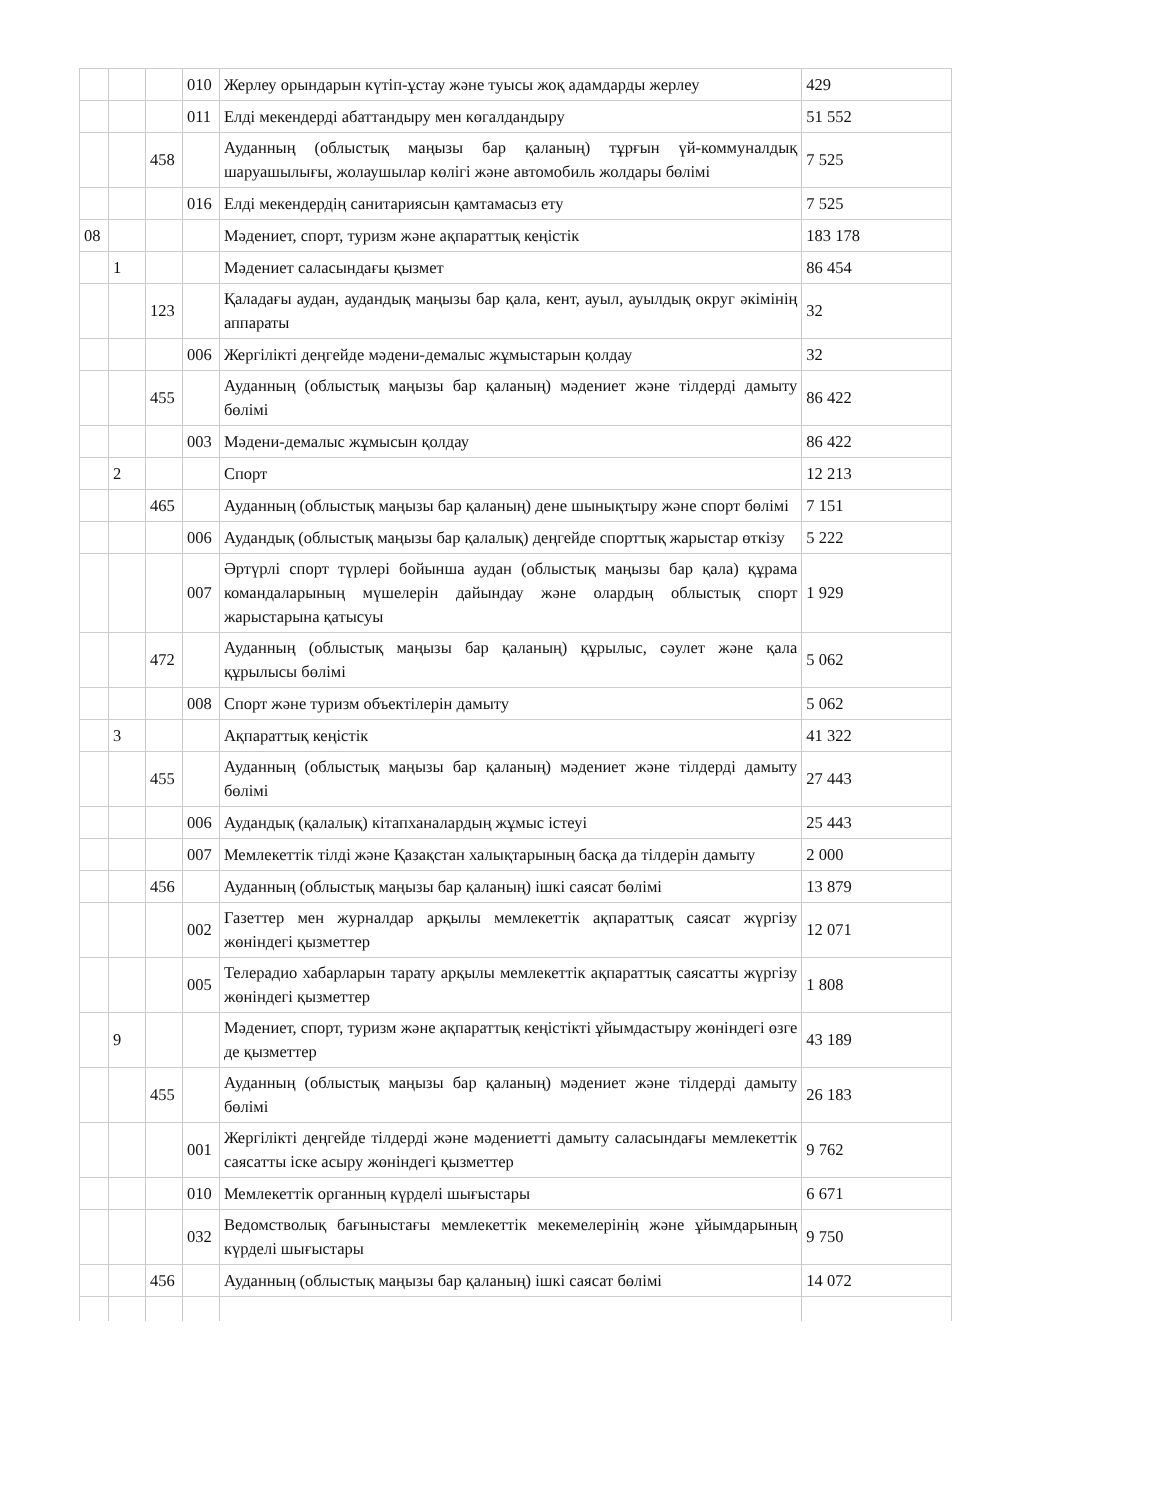| | | | 010 | Жерлеу орындарын күтіп-ұстау және туысы жоқ адамдарды жерлеу | 429 |
| | | | 011 | Елді мекендерді абаттандыру мен көгалдандыру | 51 552 |
| | | 458 | | Ауданның (облыстық маңызы бар қаланың) тұрғын үй-коммуналдық шаруашылығы, жолаушылар көлігі және автомобиль жолдары бөлімі | 7 525 |
| | | | 016 | Елді мекендердің санитариясын қамтамасыз ету | 7 525 |
| 08 | | | | Мәдениет, спорт, туризм және ақпараттық кеңістік | 183 178 |
| | 1 | | | Мәдениет саласындағы қызмет | 86 454 |
| | | 123 | | Қаладағы аудан, аудандық маңызы бар қала, кент, ауыл, ауылдық округ әкімінің аппараты | 32 |
| | | | 006 | Жергілікті деңгейде мәдени-демалыс жұмыстарын қолдау | 32 |
| | | 455 | | Ауданның (облыстық маңызы бар қаланың) мәдениет және тілдерді дамыту бөлімі | 86 422 |
| | | | 003 | Мәдени-демалыс жұмысын қолдау | 86 422 |
| | 2 | | | Спорт | 12 213 |
| | | 465 | | Ауданның (облыстық маңызы бар қаланың) дене шынықтыру және спорт бөлімі | 7 151 |
| | | | 006 | Аудандық (облыстық маңызы бар қалалық) деңгейде спорттық жарыстар өткізу | 5 222 |
| | | | 007 | Әртүрлі спорт түрлері бойынша аудан (облыстық маңызы бар қала) құрама командаларының мүшелерін дайындау және олардың облыстық спорт жарыстарына қатысуы | 1 929 |
| | | 472 | | Ауданның (облыстық маңызы бар қаланың) құрылыс, сәулет және қала құрылысы бөлімі | 5 062 |
| | | | 008 | Спорт және туризм объектілерін дамыту | 5 062 |
| | 3 | | | Ақпараттық кеңістік | 41 322 |
| | | 455 | | Ауданның (облыстық маңызы бар қаланың) мәдениет және тілдерді дамыту бөлімі | 27 443 |
| | | | 006 | Аудандық (қалалық) кітапханалардың жұмыс істеуі | 25 443 |
| | | | 007 | Мемлекеттік тілді және Қазақстан халықтарының басқа да тілдерін дамыту | 2 000 |
| | | 456 | | Ауданның (облыстық маңызы бар қаланың) ішкі саясат бөлімі | 13 879 |
| | | | 002 | Газеттер мен журналдар арқылы мемлекеттік ақпараттық саясат жүргізу жөніндегі қызметтер | 12 071 |
| | | | 005 | Телерадио хабарларын тарату арқылы мемлекеттік ақпараттық саясатты жүргізу жөніндегі қызметтер | 1 808 |
| | 9 | | | Мәдениет, спорт, туризм және ақпараттық кеңістікті ұйымдастыру жөніндегі өзге де қызметтер | 43 189 |
| | | 455 | | Ауданның (облыстық маңызы бар қаланың) мәдениет және тілдерді дамыту бөлімі | 26 183 |
| | | | 001 | Жергілікті деңгейде тілдерді және мәдениетті дамыту саласындағы мемлекеттік саясатты іске асыру жөніндегі қызметтер | 9 762 |
| | | | 010 | Мемлекеттік органның күрделі шығыстары | 6 671 |
| | | | 032 | Ведомстволық бағыныстағы мемлекеттік мекемелерінің және ұйымдарының күрделі шығыстары | 9 750 |
| | | 456 | | Ауданның (облыстық маңызы бар қаланың) ішкі саясат бөлімі | 14 072 |